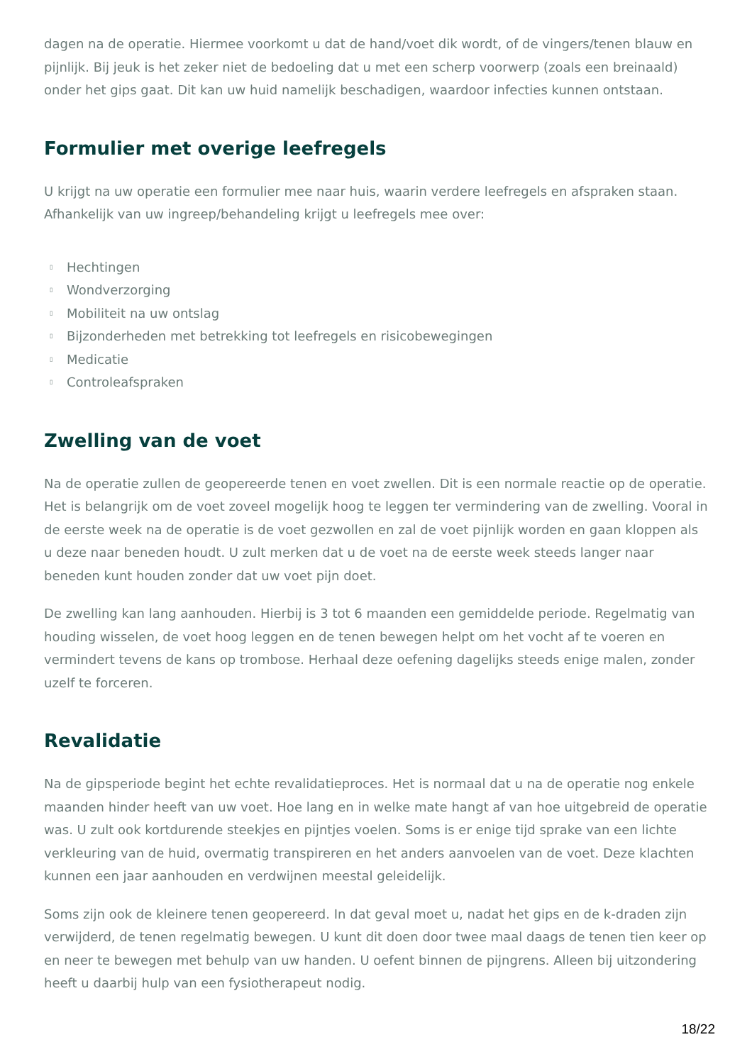dagen na de operatie. Hiermee voorkomt u dat de hand/voet dik wordt, of de vingers/tenen blauw en pijnlijk. Bij jeuk is het zeker niet de bedoeling dat u met een scherp voorwerp (zoals een breinaald) onder het gips gaat. Dit kan uw huid namelijk beschadigen, waardoor infecties kunnen ontstaan.
Formulier met overige leefregels
U krijgt na uw operatie een formulier mee naar huis, waarin verdere leefregels en afspraken staan. Afhankelijk van uw ingreep/behandeling krijgt u leefregels mee over:
▯ Hechtingen
▯ Wondverzorging
▯ Mobiliteit na uw ontslag
▯ Bijzonderheden met betrekking tot leefregels en risicobewegingen
▯ Medicatie
▯ Controleafspraken
Zwelling van de voet
Na de operatie zullen de geopereerde tenen en voet zwellen. Dit is een normale reactie op de operatie. Het is belangrijk om de voet zoveel mogelijk hoog te leggen ter vermindering van de zwelling. Vooral in de eerste week na de operatie is de voet gezwollen en zal de voet pijnlijk worden en gaan kloppen als u deze naar beneden houdt. U zult merken dat u de voet na de eerste week steeds langer naar beneden kunt houden zonder dat uw voet pijn doet.
De zwelling kan lang aanhouden. Hierbij is 3 tot 6 maanden een gemiddelde periode. Regelmatig van houding wisselen, de voet hoog leggen en de tenen bewegen helpt om het vocht af te voeren en vermindert tevens de kans op trombose. Herhaal deze oefening dagelijks steeds enige malen, zonder uzelf te forceren.
Revalidatie
Na de gipsperiode begint het echte revalidatieproces. Het is normaal dat u na de operatie nog enkele maanden hinder heeft van uw voet. Hoe lang en in welke mate hangt af van hoe uitgebreid de operatie was. U zult ook kortdurende steekjes en pijntjes voelen. Soms is er enige tijd sprake van een lichte verkleuring van de huid, overmatig transpireren en het anders aanvoelen van de voet. Deze klachten kunnen een jaar aanhouden en verdwijnen meestal geleidelijk.
Soms zijn ook de kleinere tenen geopereerd. In dat geval moet u, nadat het gips en de k-draden zijn verwijderd, de tenen regelmatig bewegen. U kunt dit doen door twee maal daags de tenen tien keer op en neer te bewegen met behulp van uw handen. U oefent binnen de pijngrens. Alleen bij uitzondering heeft u daarbij hulp van een fysiotherapeut nodig.
18/22